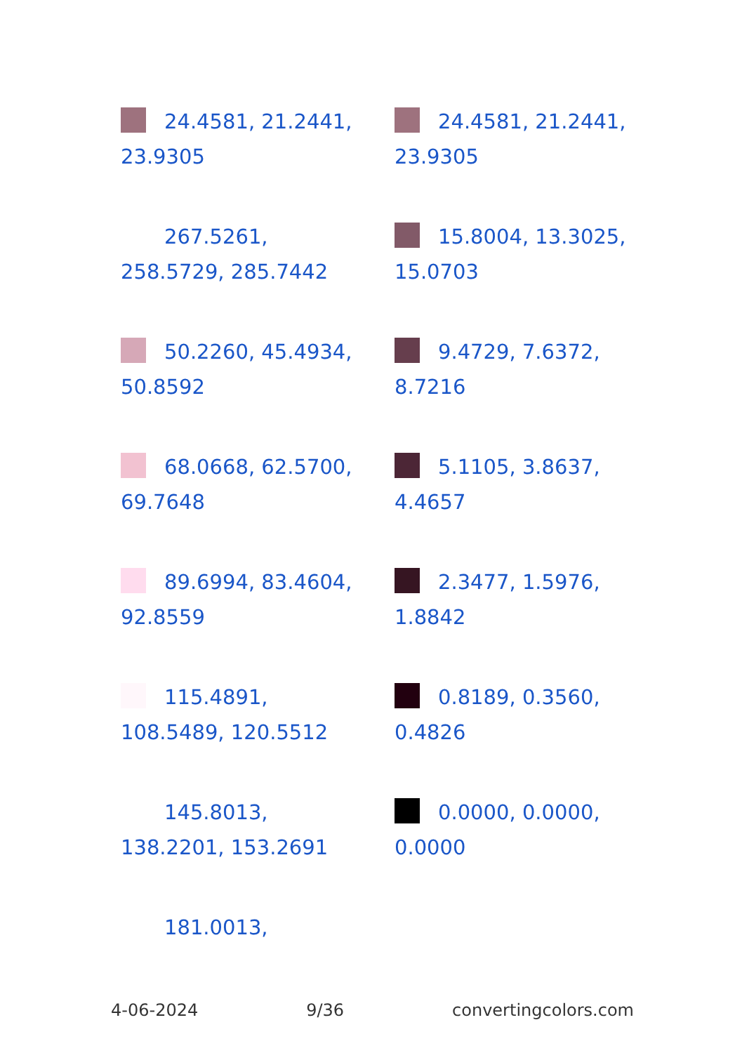24.4581, 21.2441, 23.9305
24.4581, 21.2441, 23.9305
267.5261, 258.5729, 285.7442
15.8004, 13.3025, 15.0703
50.2260, 45.4934, 50.8592
9.4729, 7.6372, 8.7216
68.0668, 62.5700, 69.7648
5.1105, 3.8637, 4.4657
89.6994, 83.4604, 92.8559
2.3477, 1.5976, 1.8842
115.4891, 108.5489, 120.5512
0.8189, 0.3560, 0.4826
145.8013, 138.2201, 153.2691
0.0000, 0.0000, 0.0000
181.0013,
4-06-2024 9/36 convertingcolors.com